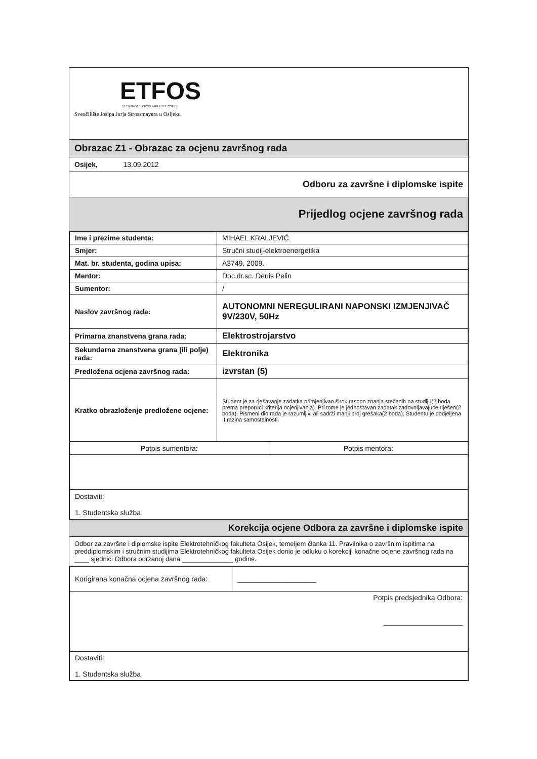ETFOS
ELEKTROTEHNIČKI FAKULTET OSIJEK
Sveučilište Josipa Jurja Strossmayera u Osijeku
Obrazac Z1 - Obrazac za ocjenu završnog rada
Osijek, 13.09.2012
Odboru za završne i diplomske ispite
Prijedlog ocjene završnog rada
| Ime i prezime studenta: | MIHAEL KRALJEVIĆ |
| Smjer: | Stručni studij-elektroenergetika |
| Mat. br. studenta, godina upisa: | A3749, 2009. |
| Mentor: | Doc.dr.sc. Denis Pelin |
| Sumentor: | / |
| Naslov završnog rada: | AUTONOMNI NEREGULIRANI NAPONSKI IZMJENJIVAČ 9V/230V, 50Hz |
| Primarna znanstvena grana rada: | Elektrostrojarstvo |
| Sekundarna znanstvena grana (ili polje) rada: | Elektronika |
| Predložena ocjena završnog rada: | izvrstan (5) |
| Kratko obrazloženje predložene ocjene: | Student je za rješavanje zadatka primjenjivao širok raspon znanja stečenih na studiju(2 boda prema preporuci kriterija ocjenjivanja). Pri tome je jednostavan zadatak zadovoljavajuće riješen(2 boda). Pismeni dio rada je razumljiv, ali sadrži manji broj grešaka(2 boda). Studentu je dodjeljena II razina samostalnosti. |
| Potpis sumentora: | Potpis mentora: |
| Dostaviti: 1. Studentska služba | |
Korekcija ocjene Odbora za završne i diplomske ispite
Odbor za završne i diplomske ispite Elektrotehničkog fakulteta Osijek, temeljem članka 11. Pravilnika o završnim ispitima na preddiplomskim i stručnim studijima Elektrotehničkog fakulteta Osijek donio je odluku o korekciji konačne ocjene završnog rada na ____ sjednici Odbora održanoj dana ______________ godine.
| Korigirana konačna ocjena završnog rada: | ____________________ |
| Potpis predsjednika Odbora: ____________________ | |
| Dostaviti: 1. Studentska služba | |